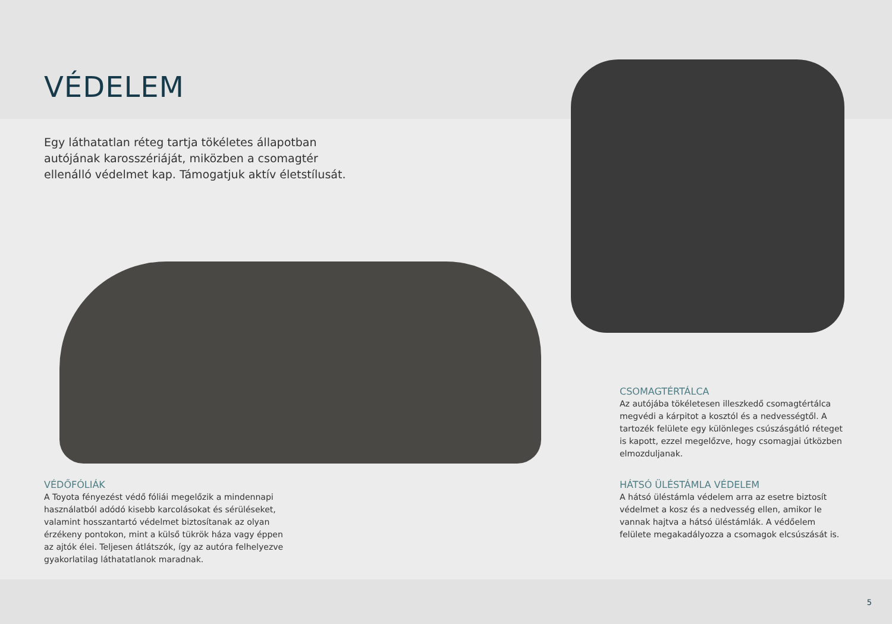VÉDELEM
Egy láthatatlan réteg tartja tökéletes állapotban autójának karosszériáját, miközben a csomagtér ellenálló védelmet kap. Támogatjuk aktív életstílusát.
CSOMAGTÉRTÁLCA
Az autójába tökéletesen illeszkedő csomagtértálca megvédi a kárpitot a kosztól és a nedvességtől. A tartozék felülete egy különleges csúszásgátló réteget is kapott, ezzel megelőzve, hogy csomagjai útközben elmozduljanak.
VÉDŐFÓLIÁK
A Toyota fényezést védő fóliái megelőzik a mindennapi használatból adódó kisebb karcolásokat és sérüléseket, valamint hosszantartó védelmet biztosítanak az olyan érzékeny pontokon, mint a külső tükrök háza vagy éppen az ajtók élei. Teljesen átlátszók, így az autóra felhelyezve gyakorlatilag láthatatlanok maradnak.
HÁTSÓ ÜLÉSTÁMLA VÉDELEM
A hátsó üléstámla védelem arra az esetre biztosít védelmet a kosz és a nedvesség ellen, amikor le vannak hajtva a hátsó üléstámlák. A védőelem felülete megakadályozza a csomagok elcsúszását is.
5